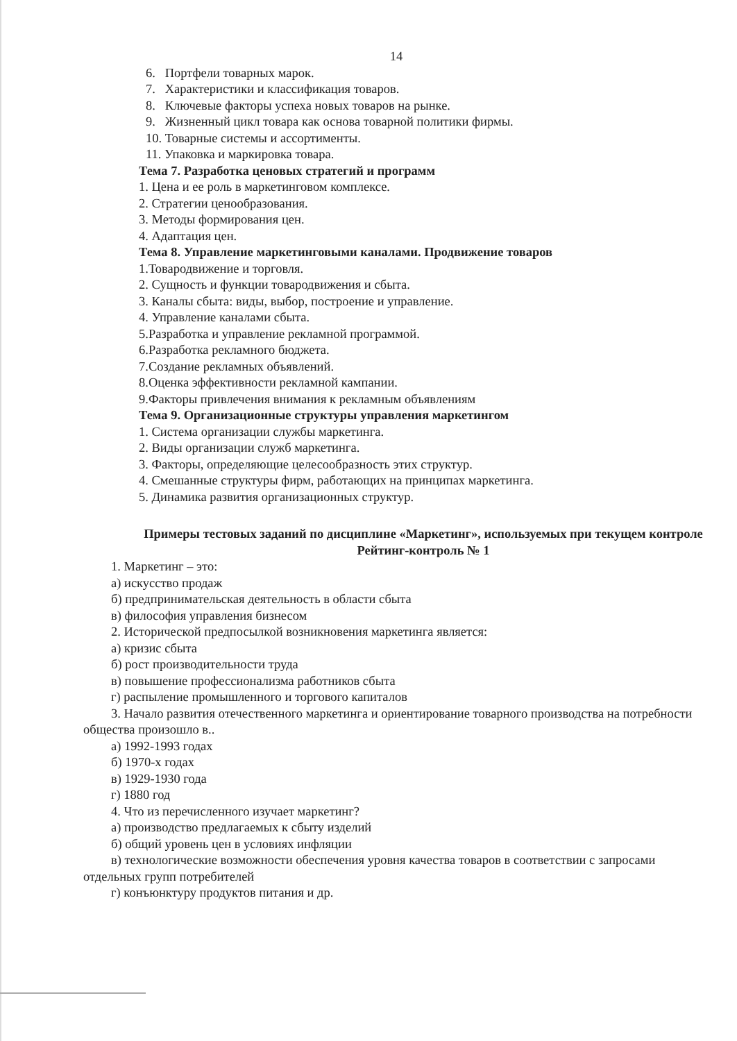14
6. Портфели товарных марок.
7. Характеристики и классификация товаров.
8. Ключевые факторы успеха новых товаров на рынке.
9. Жизненный цикл товара как основа товарной политики фирмы.
10. Товарные системы и ассортименты.
11. Упаковка и маркировка товара.
Тема 7. Разработка ценовых стратегий и программ
1. Цена и ее роль в маркетинговом комплексе.
2. Стратегии ценообразования.
3. Методы формирования цен.
4. Адаптация цен.
Тема 8. Управление маркетинговыми каналами. Продвижение товаров
1.Товародвижение и торговля.
2. Сущность и функции товародвижения и сбыта.
3. Каналы сбыта: виды, выбор, построение и управление.
4. Управление каналами сбыта.
5.Разработка и управление рекламной программой.
6.Разработка рекламного бюджета.
7.Создание рекламных объявлений.
8.Оценка эффективности рекламной кампании.
9.Факторы привлечения внимания к рекламным объявлениям
Тема 9. Организационные структуры управления маркетингом
1. Система организации службы маркетинга.
2. Виды организации служб маркетинга.
3. Факторы, определяющие целесообразность этих структур.
4. Смешанные структуры фирм, работающих на принципах маркетинга.
5. Динамика развития организационных структур.
Примеры тестовых заданий по дисциплине «Маркетинг», используемых при текущем контроле
Рейтинг-контроль № 1
1. Маркетинг – это:
а) искусство продаж
б) предпринимательская деятельность в области сбыта
в) философия управления бизнесом
2. Исторической предпосылкой возникновения маркетинга является:
а) кризис сбыта
б) рост производительности труда
в) повышение профессионализма работников сбыта
г) распыление промышленного и торгового капиталов
3. Начало развития отечественного маркетинга и ориентирование товарного производства на потребности общества произошло в..
а) 1992-1993 годах
б) 1970-х годах
в) 1929-1930 года
г) 1880 год
4. Что из перечисленного изучает маркетинг?
а) производство предлагаемых к сбыту изделий
б) общий уровень цен в условиях инфляции
в) технологические возможности обеспечения уровня качества товаров в соответствии с запросами отдельных групп потребителей
г) конъюнктуру продуктов питания и др.